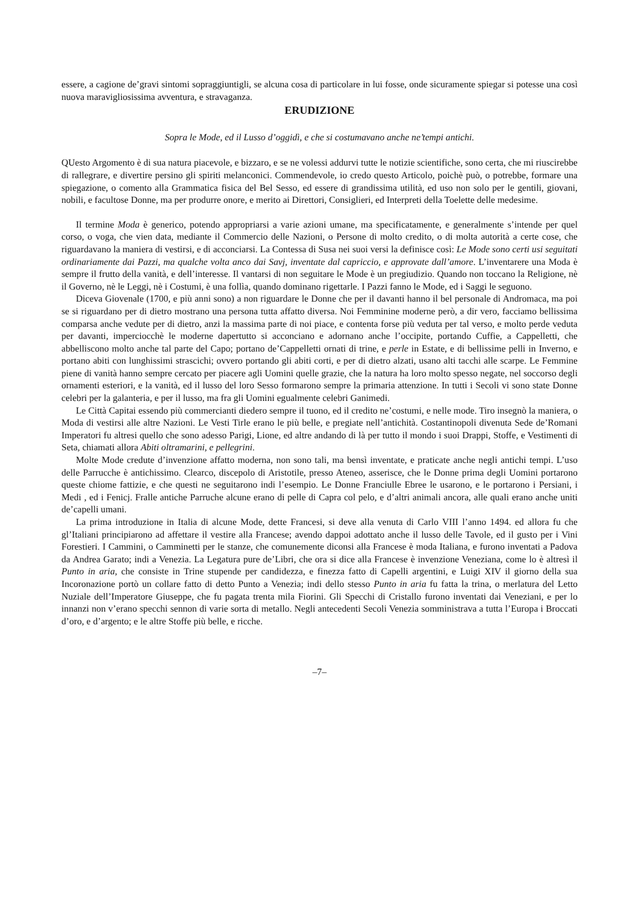essere, a cagione de’gravi sintomi sopraggiuntigli, se alcuna cosa di particolare in lui fosse, onde sicuramente spiegar si potesse una così nuova maravigliosissima avventura, e stravaganza.
ERUDIZIONE
Sopra le Mode, ed il Lusso d’oggidì, e che si costumavano anche ne’tempi antichi.
QUesto Argomento è di sua natura piacevole, e bizzaro, e se ne volessi addurvi tutte le notizie scientifiche, sono certa, che mi riuscirebbe di rallegrare, e divertire persino gli spiriti melanconici. Commendevole, io credo questo Articolo, poichè può, o potrebbe, formare una spiegazione, o comento alla Grammatica fisica del Bel Sesso, ed essere di grandissima utilità, ed uso non solo per le gentili, giovani, nobili, e facultose Donne, ma per produrre onore, e merito ai Direttori, Consiglieri, ed Interpreti della Toelette delle medesime.
Il termine Moda è generico, potendo appropriarsi a varie azioni umane, ma specificatamente, e generalmente s’intende per quel corso, o voga, che vien data, mediante il Commercio delle Nazioni, o Persone di molto credito, o di molta autorità a certe cose, che riguardavano la maniera di vestirsi, e di acconciarsi. La Contessa di Susa nei suoi versi la definisce così: Le Mode sono certi usi seguitati ordinariamente dai Pazzi, ma qualche volta anco dai Savj, inventate dal capriccio, e approvate dall’amore. L’inventarere una Moda è sempre il frutto della vanità, e dell’interesse. Il vantarsi di non seguitare le Mode è un pregiudizio. Quando non toccano la Religione, nè il Governo, nè le Leggi, nè i Costumi, è una follìa, quando dominano rigettarle. I Pazzi fanno le Mode, ed i Saggi le seguono.
Diceva Giovenale (1700, e più anni sono) a non riguardare le Donne che per il davanti hanno il bel personale di Andromaca, ma poi se si riguardano per di dietro mostrano una persona tutta affatto diversa. Noi Femminine moderne però, a dir vero, facciamo bellissima comparsa anche vedute per di dietro, anzi la massima parte di noi piace, e contenta forse più veduta per tal verso, e molto perde veduta per davanti, imperciocchè le moderne dapertutto si acconciano e adornano anche l’occipite, portando Cuffie, a Cappelletti, che abbelliscono molto anche tal parte del Capo; portano de’Cappelletti ornati di trine, e perle in Estate, e di bellissime pelli in Inverno, e portano abiti con lunghissimi strascichi; ovvero portando gli abiti corti, e per di dietro alzati, usano alti tacchi alle scarpe. Le Femmine piene di vanità hanno sempre cercato per piacere agli Uomini quelle grazie, che la natura ha loro molto spesso negate, nel soccorso degli ornamenti esteriori, e la vanità, ed il lusso del loro Sesso formarono sempre la primaria attenzione. In tutti i Secoli vi sono state Donne celebri per la galanteria, e per il lusso, ma fra gli Uomini egualmente celebri Ganimedi.
Le Città Capitai essendo più commercianti diedero sempre il tuono, ed il credito ne’costumi, e nelle mode. Tiro insegnò la maniera, o Moda di vestirsi alle altre Nazioni. Le Vesti Tirle erano le più belle, e pregiate nell’antichità. Costantinopoli divenuta Sede de’Romani Imperatori fu altresi quello che sono adesso Parigi, Lione, ed altre andando di là per tutto il mondo i suoi Drappi, Stoffe, e Vestimenti di Seta, chiamati allora Abiti oltramarini, e pellegrini.
Molte Mode credute d’invenzione affatto moderna, non sono tali, ma bensì inventate, e praticate anche negli antichi tempi. L’uso delle Parrucche è antichissimo. Clearco, discepolo di Aristotile, presso Ateneo, asserisce, che le Donne prima degli Uomini portarono queste chiome fattizie, e che questi ne seguitarono indi l’esempio. Le Donne Franciulle Ebree le usarono, e le portarono i Persiani, i Medi , ed i Fenicj. Fralle antiche Parruche alcune erano di pelle di Capra col pelo, e d’altri animali ancora, alle quali erano anche uniti de’capelli umani.
La prima introduzione in Italia di alcune Mode, dette Francesi, si deve alla venuta di Carlo VIII l’anno 1494. ed allora fu che gl’Italiani principiarono ad affettare il vestire alla Francese; avendo dappoi adottato anche il lusso delle Tavole, ed il gusto per i Vini Forestieri. I Cammini, o Camminetti per le stanze, che comunemente diconsi alla Francese è moda Italiana, e furono inventati a Padova da Andrea Garato; indi a Venezia. La Legatura pure de’Libri, che ora si dice alla Francese è invenzione Veneziana, come lo è altresì il Punto in aria, che consiste in Trine stupende per candidezza, e finezza fatto di Capelli argentini, e Luigi XIV il giorno della sua Incoronazione portò un collare fatto di detto Punto a Venezia; indi dello stesso Punto in aria fu fatta la trina, o merlatura del Letto Nuziale dell’Imperatore Giuseppe, che fu pagata trenta mila Fiorini. Gli Specchi di Cristallo furono inventati dai Veneziani, e per lo innanzi non v’erano specchi sennon di varie sorta di metallo. Negli antecedenti Secoli Venezia somministrava a tutta l’Europa i Broccati d’oro, e d’argento; e le altre Stoffe più belle, e ricche.
–7–